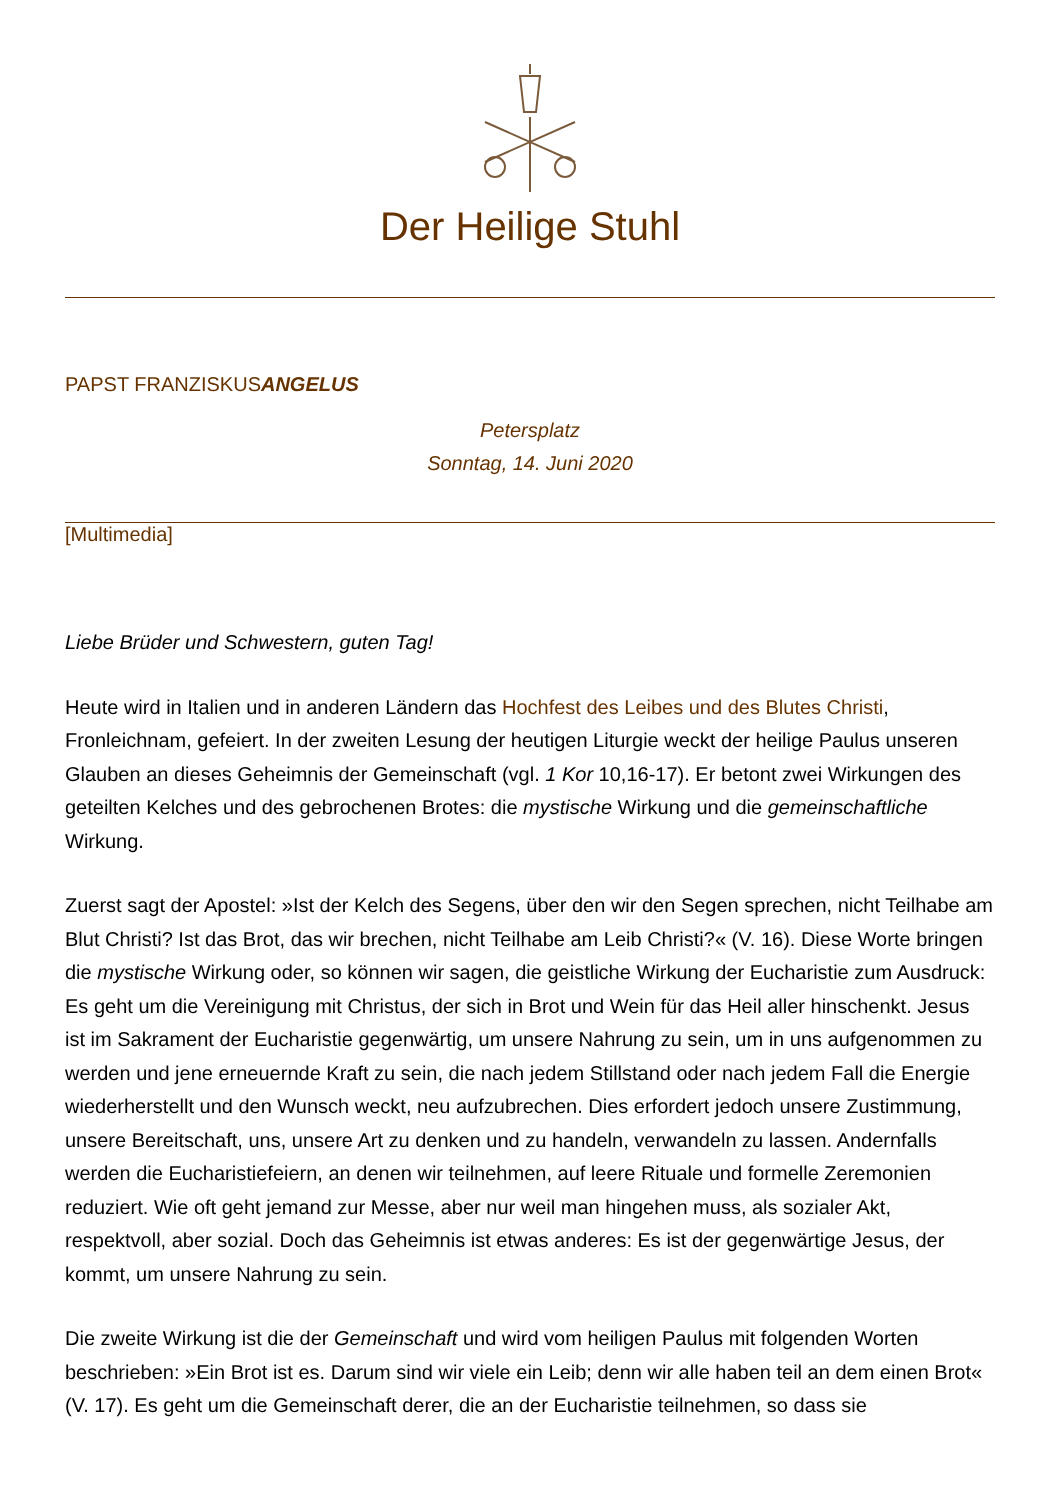Der Heilige Stuhl
PAPST FRANZISKUSANGELUS
Petersplatz
Sonntag, 14. Juni 2020
[Multimedia]
Liebe Brüder und Schwestern, guten Tag!
Heute wird in Italien und in anderen Ländern das Hochfest des Leibes und des Blutes Christi, Fronleichnam, gefeiert. In der zweiten Lesung der heutigen Liturgie weckt der heilige Paulus unseren Glauben an dieses Geheimnis der Gemeinschaft (vgl. 1 Kor 10,16-17). Er betont zwei Wirkungen des geteilten Kelches und des gebrochenen Brotes: die mystische Wirkung und die gemeinschaftliche Wirkung.
Zuerst sagt der Apostel: »Ist der Kelch des Segens, über den wir den Segen sprechen, nicht Teilhabe am Blut Christi? Ist das Brot, das wir brechen, nicht Teilhabe am Leib Christi?« (V. 16). Diese Worte bringen die mystische Wirkung oder, so können wir sagen, die geistliche Wirkung der Eucharistie zum Ausdruck: Es geht um die Vereinigung mit Christus, der sich in Brot und Wein für das Heil aller hinschenkt. Jesus ist im Sakrament der Eucharistie gegenwärtig, um unsere Nahrung zu sein, um in uns aufgenommen zu werden und jene erneuernde Kraft zu sein, die nach jedem Stillstand oder nach jedem Fall die Energie wiederherstellt und den Wunsch weckt, neu aufzubrechen. Dies erfordert jedoch unsere Zustimmung, unsere Bereitschaft, uns, unsere Art zu denken und zu handeln, verwandeln zu lassen. Andernfalls werden die Eucharistiefeiern, an denen wir teilnehmen, auf leere Rituale und formelle Zeremonien reduziert. Wie oft geht jemand zur Messe, aber nur weil man hingehen muss, als sozialer Akt, respektvoll, aber sozial. Doch das Geheimnis ist etwas anderes: Es ist der gegenwärtige Jesus, der kommt, um unsere Nahrung zu sein.
Die zweite Wirkung ist die der Gemeinschaft und wird vom heiligen Paulus mit folgenden Worten beschrieben: »Ein Brot ist es. Darum sind wir viele ein Leib; denn wir alle haben teil an dem einen Brot« (V. 17). Es geht um die Gemeinschaft derer, die an der Eucharistie teilnehmen, so dass sie